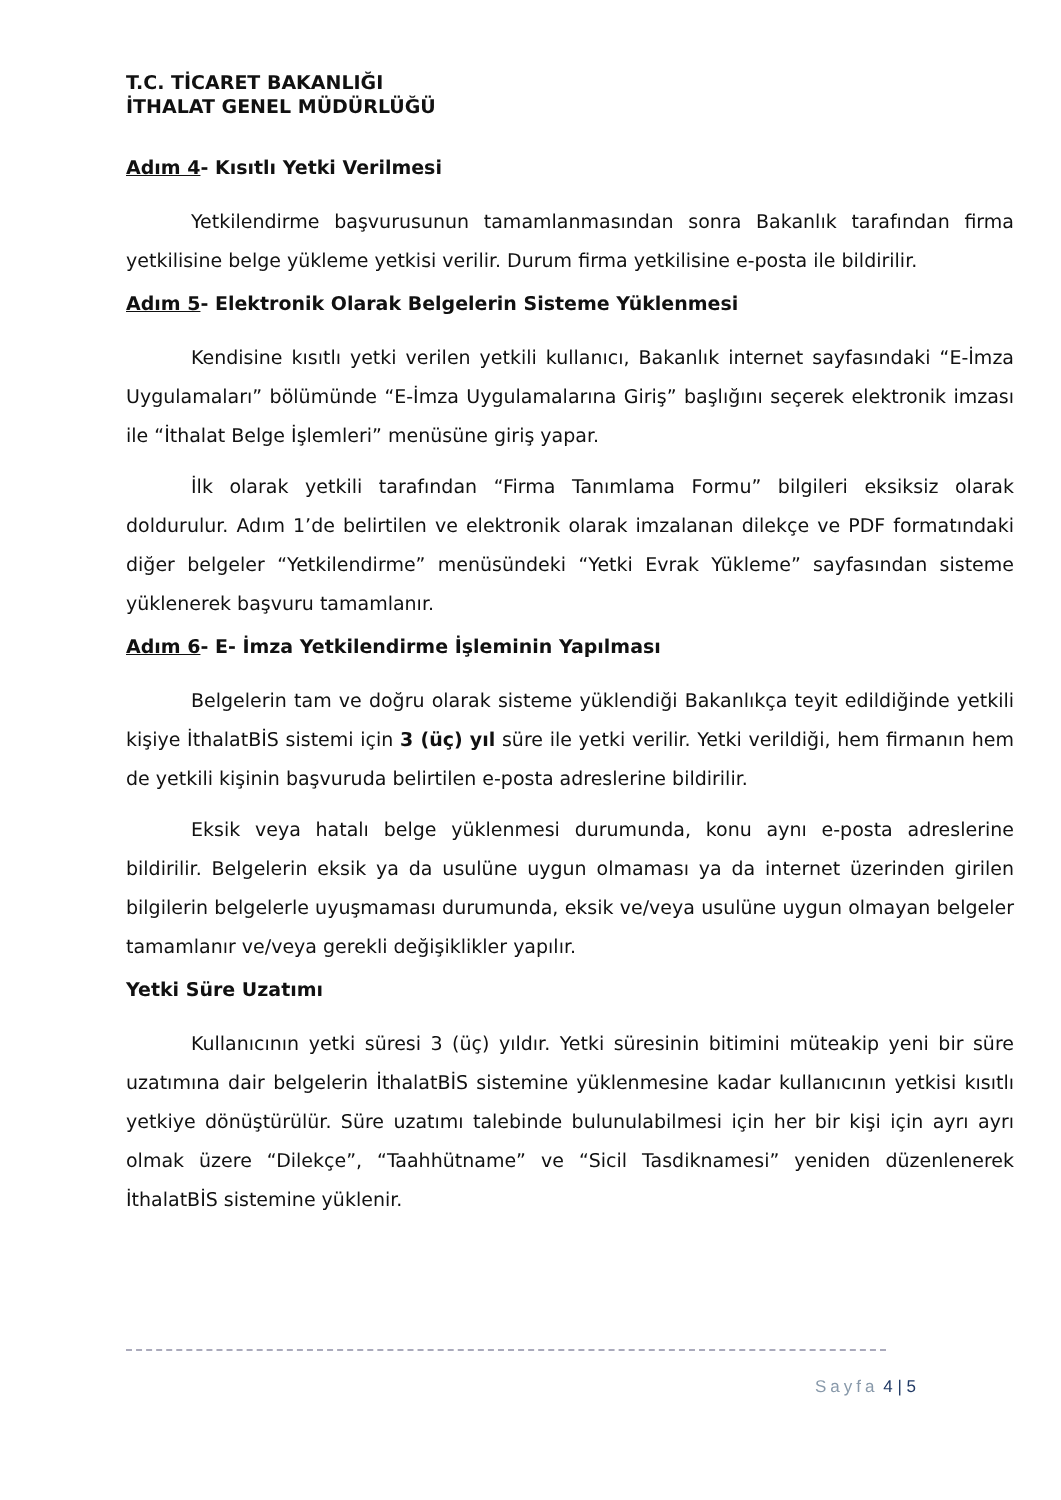T.C. TİCARET BAKANLIĞI
İTHALAT GENEL MÜDÜRLÜĞÜ
Adım 4- Kısıtlı Yetki Verilmesi
Yetkilendirme başvurusunun tamamlanmasından sonra Bakanlık tarafından firma yetkilisine belge yükleme yetkisi verilir. Durum firma yetkilisine e-posta ile bildirilir.
Adım 5- Elektronik Olarak Belgelerin Sisteme Yüklenmesi
Kendisine kısıtlı yetki verilen yetkili kullanıcı, Bakanlık internet sayfasındaki “E-İmza Uygulamaları” bölümünde “E-İmza Uygulamalarına Giriş” başlığını seçerek elektronik imzası ile “İthalat Belge İşlemleri” menüsüne giriş yapar.
İlk olarak yetkili tarafından “Firma Tanımlama Formu” bilgileri eksiksiz olarak doldurulur. Adım 1’de belirtilen ve elektronik olarak imzalanan dilekçe ve PDF formatındaki diğer belgeler “Yetkilendirme” menüsündeki “Yetki Evrak Yükleme” sayfasından sisteme yüklenerek başvuru tamamlanır.
Adım 6- E- İmza Yetkilendirme İşleminin Yapılması
Belgelerin tam ve doğru olarak sisteme yüklendiği Bakanlıkça teyit edildiğinde yetkili kişiye İthalatBİS sistemi için 3 (üç) yıl süre ile yetki verilir. Yetki verildiği, hem firmanın hem de yetkili kişinin başvuruda belirtilen e-posta adreslerine bildirilir.
Eksik veya hatalı belge yüklenmesi durumunda, konu aynı e-posta adreslerine bildirilir. Belgelerin eksik ya da usulüne uygun olmaması ya da internet üzerinden girilen bilgilerin belgelerle uyuşmaması durumunda, eksik ve/veya usulüne uygun olmayan belgeler tamamlanır ve/veya gerekli değişiklikler yapılır.
Yetki Süre Uzatımı
Kullanıcının yetki süresi 3 (üç) yıldır. Yetki süresinin bitimini müteakip yeni bir süre uzatımına dair belgelerin İthalatBİS sistemine yüklenmesine kadar kullanıcının yetkisi kısıtlı yetkiye dönüştürülür. Süre uzatımı talebinde bulunulabilmesi için her bir kişi için ayrı ayrı olmak üzere “Dilekçe”, “Taahhütname” ve “Sicil Tasdiknamesi” yeniden düzenlenerek İthalatBİS sistemine yüklenir.
Sayfa 4 | 5